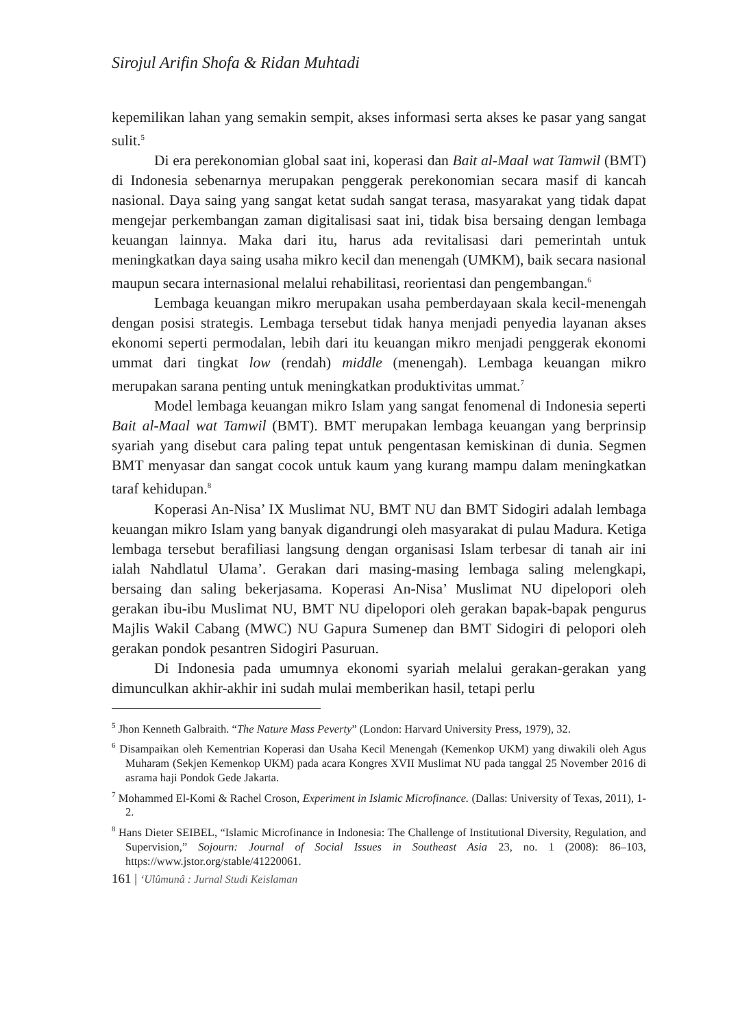Sirojul Arifin Shofa & Ridan Muhtadi
kepemilikan lahan yang semakin sempit, akses informasi serta akses ke pasar yang sangat sulit.<sup>5</sup>
Di era perekonomian global saat ini, koperasi dan Bait al-Maal wat Tamwil (BMT) di Indonesia sebenarnya merupakan penggerak perekonomian secara masif di kancah nasional. Daya saing yang sangat ketat sudah sangat terasa, masyarakat yang tidak dapat mengejar perkembangan zaman digitalisasi saat ini, tidak bisa bersaing dengan lembaga keuangan lainnya. Maka dari itu, harus ada revitalisasi dari pemerintah untuk meningkatkan daya saing usaha mikro kecil dan menengah (UMKM), baik secara nasional maupun secara internasional melalui rehabilitasi, reorientasi dan pengembangan.<sup>6</sup>
Lembaga keuangan mikro merupakan usaha pemberdayaan skala kecil-menengah dengan posisi strategis. Lembaga tersebut tidak hanya menjadi penyedia layanan akses ekonomi seperti permodalan, lebih dari itu keuangan mikro menjadi penggerak ekonomi ummat dari tingkat low (rendah) middle (menengah). Lembaga keuangan mikro merupakan sarana penting untuk meningkatkan produktivitas ummat.<sup>7</sup>
Model lembaga keuangan mikro Islam yang sangat fenomenal di Indonesia seperti Bait al-Maal wat Tamwil (BMT). BMT merupakan lembaga keuangan yang berprinsip syariah yang disebut cara paling tepat untuk pengentasan kemiskinan di dunia. Segmen BMT menyasar dan sangat cocok untuk kaum yang kurang mampu dalam meningkatkan taraf kehidupan.<sup>8</sup>
Koperasi An-Nisa’ IX Muslimat NU, BMT NU dan BMT Sidogiri adalah lembaga keuangan mikro Islam yang banyak digandrungi oleh masyarakat di pulau Madura. Ketiga lembaga tersebut berafiliasi langsung dengan organisasi Islam terbesar di tanah air ini ialah Nahdlatul Ulama’. Gerakan dari masing-masing lembaga saling melengkapi, bersaing dan saling bekerjasama. Koperasi An-Nisa’ Muslimat NU dipelopori oleh gerakan ibu-ibu Muslimat NU, BMT NU dipelopori oleh gerakan bapak-bapak pengurus Majlis Wakil Cabang (MWC) NU Gapura Sumenep dan BMT Sidogiri di pelopori oleh gerakan pondok pesantren Sidogiri Pasuruan.
Di Indonesia pada umumnya ekonomi syariah melalui gerakan-gerakan yang dimunculkan akhir-akhir ini sudah mulai memberikan hasil, tetapi perlu
<sup>5</sup> Jhon Kenneth Galbraith. “The Nature Mass Peverty” (London: Harvard University Press, 1979), 32.
<sup>6</sup> Disampaikan oleh Kementrian Koperasi dan Usaha Kecil Menengah (Kemenkop UKM) yang diwakili oleh Agus Muharam (Sekjen Kemenkop UKM) pada acara Kongres XVII Muslimat NU pada tanggal 25 November 2016 di asrama haji Pondok Gede Jakarta.
<sup>7</sup> Mohammed El-Komi & Rachel Croson, Experiment in Islamic Microfinance. (Dallas: University of Texas, 2011), 1-2.
<sup>8</sup> Hans Dieter SEIBEL, “Islamic Microfinance in Indonesia: The Challenge of Institutional Diversity, Regulation, and Supervision,” Sojourn: Journal of Social Issues in Southeast Asia 23, no. 1 (2008): 86–103, https://www.jstor.org/stable/41220061.
161 | ‘Ulûmunâ : Jurnal Studi Keislaman